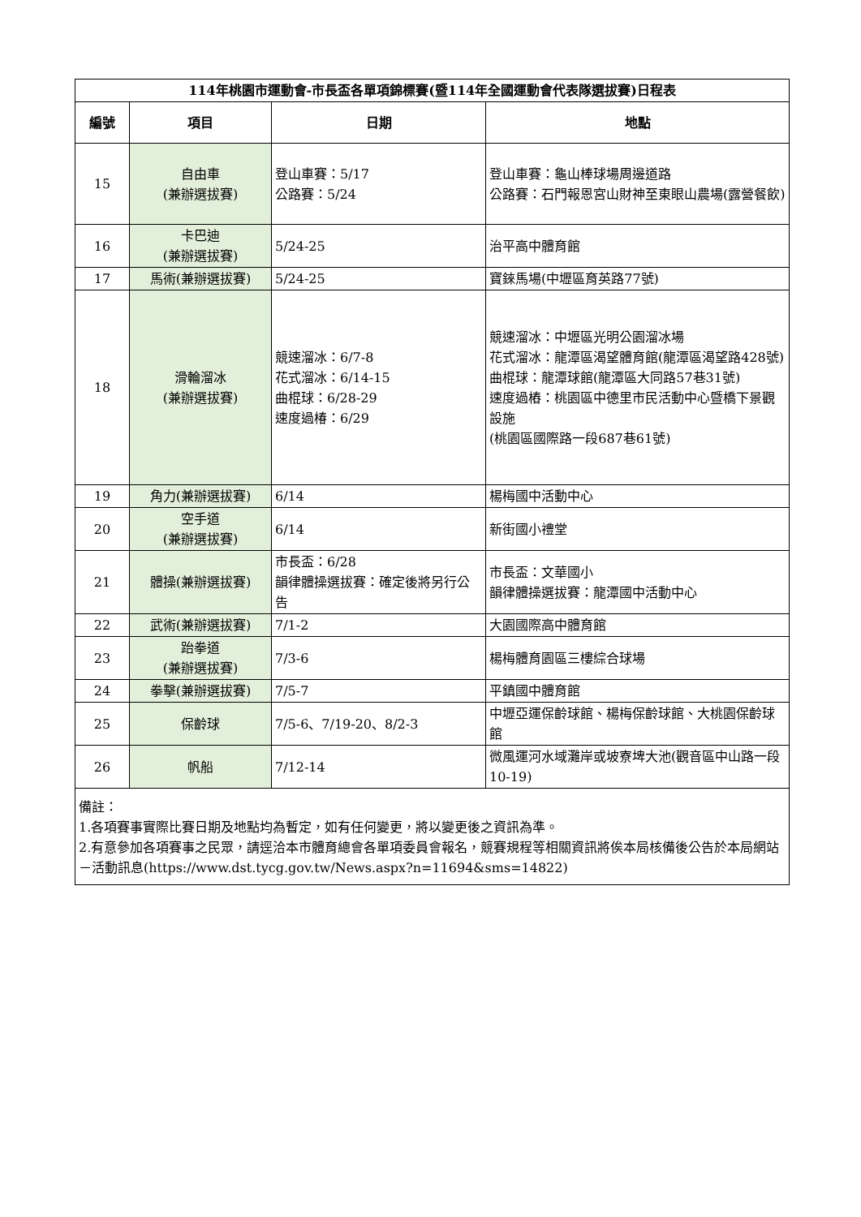| 114年桃園市運動會-市長盃各單項錦標賽(暨114年全國運動會代表隊選拔賽)日程表 | | | |
| 編號 | 項目 | 日期 | 地點 |
| 15 | 自由車 (兼辦選拔賽) | 登山車賽：5/17 公路賽：5/24 | 登山車賽：龜山棒球場周邊道路 公路賽：石門報恩宮山財神至東眼山農場(露營餐飲) |
| 16 | 卡巴迪 (兼辦選拔賽) | 5/24-25 | 治平高中體育館 |
| 17 | 馬術(兼辦選拔賽) | 5/24-25 | 寶錸馬場(中壢區育英路77號) |
| 18 | 滑輪溜冰 (兼辦選拔賽) | 競速溜冰：6/7-8 花式溜冰：6/14-15 曲棍球：6/28-29 速度過椿：6/29 | 競速溜冰：中壢區光明公園溜冰場 花式溜冰：龍潭區渴望體育館(龍潭區渴望路428號) 曲棍球：龍潭球館(龍潭區大同路57巷31號) 速度過樁：桃園區中德里市民活動中心暨橋下景觀設施 (桃園區國際路一段687巷61號) |
| 19 | 角力(兼辦選拔賽) | 6/14 | 楊梅國中活動中心 |
| 20 | 空手道 (兼辦選拔賽) | 6/14 | 新街國小禮堂 |
| 21 | 體操(兼辦選拔賽) | 市長盃：6/28 韻律體操選拔賽：確定後將另行公告 | 市長盃：文華國小 韻律體操選拔賽：龍潭國中活動中心 |
| 22 | 武術(兼辦選拔賽) | 7/1-2 | 大園國際高中體育館 |
| 23 | 跆拳道 (兼辦選拔賽) | 7/3-6 | 楊梅體育園區三樓綜合球場 |
| 24 | 拳擊(兼辦選拔賽) | 7/5-7 | 平鎮國中體育館 |
| 25 | 保齡球 | 7/5-6、7/19-20、8/2-3 | 中壢亞運保齡球館、楊梅保齡球館、大桃園保齡球館 |
| 26 | 帆船 | 7/12-14 | 微風運河水域灘岸或坡寮埤大池(觀音區中山路一段10-19) |
| 備註： 1.各項賽事實際比賽日期及地點均為暫定，如有任何變更，將以變更後之資訊為準。 2.有意參加各項賽事之民眾，請逕洽本市體育總會各單項委員會報名，競賽規程等相關資訊將俟本局核備後公告於本局網站－活動訊息(https://www.dst.tycg.gov.tw/News.aspx?n=11694&sms=14822) | | | |